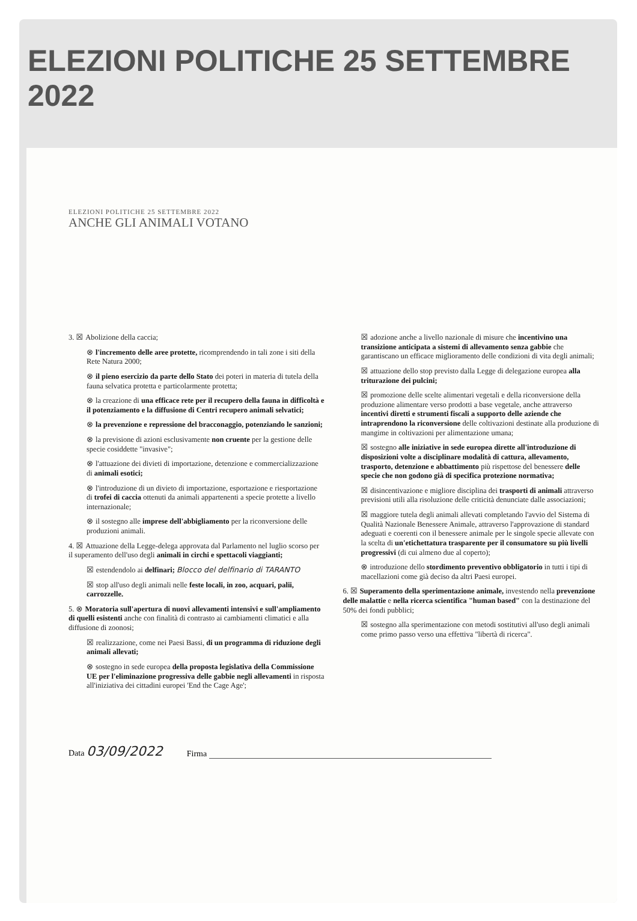ELEZIONI POLITICHE 25 SETTEMBRE 2022
ELEZIONI POLITICHE 25 SETTEMBRE 2022
ANCHE GLI ANIMALI VOTANO
3. ☒ Abolizione della caccia;
⊗ l'incremento delle aree protette, ricomprendendo in tali zone i siti della Rete Natura 2000;
⊗ il pieno esercizio da parte dello Stato dei poteri in materia di tutela della fauna selvatica protetta e particolarmente protetta;
⊗ la creazione di una efficace rete per il recupero della fauna in difficoltà e il potenziamento e la diffusione di Centri recupero animali selvatici;
⊗ la prevenzione e repressione del bracconaggio, potenziando le sanzioni;
⊗ la previsione di azioni esclusivamente non cruente per la gestione delle specie cosiddette "invasive";
⊗ l'attuazione dei divieti di importazione, detenzione e commercializzazione di animali esotici;
⊗ l'introduzione di un divieto di importazione, esportazione e riesportazione di trofei di caccia ottenuti da animali appartenenti a specie protette a livello internazionale;
⊗ il sostegno alle imprese dell'abbigliamento per la riconversione delle produzioni animali.
4. ☒ Attuazione della Legge-delega approvata dal Parlamento nel luglio scorso per il superamento dell'uso degli animali in circhi e spettacoli viaggianti;
☒ estendendolo ai delfinari; Blocco del delfinario di TARANTO
☒ stop all'uso degli animali nelle feste locali, in zoo, acquari, palii, carrozzelle.
5. ⊗ Moratoria sull'apertura di nuovi allevamenti intensivi e sull'ampliamento di quelli esistenti anche con finalità di contrasto ai cambiamenti climatici e alla diffusione di zoonosi;
☒ realizzazione, come nei Paesi Bassi, di un programma di riduzione degli animali allevati;
⊗ sostegno in sede europea della proposta legislativa della Commissione UE per l'eliminazione progressiva delle gabbie negli allevamenti in risposta all'iniziativa dei cittadini europei 'End the Cage Age';
☒ adozione anche a livello nazionale di misure che incentivino una transizione anticipata a sistemi di allevamento senza gabbie che garantiscano un efficace miglioramento delle condizioni di vita degli animali;
☒ attuazione dello stop previsto dalla Legge di delegazione europea alla triturazione dei pulcini;
☒ promozione delle scelte alimentari vegetali e della riconversione della produzione alimentare verso prodotti a base vegetale, anche attraverso incentivi diretti e strumenti fiscali a supporto delle aziende che intraprendono la riconversione delle coltivazioni destinate alla produzione di mangime in coltivazioni per alimentazione umana;
☒ sostegno alle iniziative in sede europea dirette all'introduzione di disposizioni volte a disciplinare modalità di cattura, allevamento, trasporto, detenzione e abbattimento più rispettose del benessere delle specie che non godono già di specifica protezione normativa;
☒ disincentivazione e migliore disciplina dei trasporti di animali attraverso previsioni utili alla risoluzione delle criticità denunciate dalle associazioni;
☒ maggiore tutela degli animali allevati completando l'avvio del Sistema di Qualità Nazionale Benessere Animale, attraverso l'approvazione di standard adeguati e coerenti con il benessere animale per le singole specie allevate con la scelta di un'etichettatura trasparente per il consumatore su più livelli progressivi (di cui almeno due al coperto);
⊗ introduzione dello stordimento preventivo obbligatorio in tutti i tipi di macellazioni come già deciso da altri Paesi europei.
6. ☒ Superamento della sperimentazione animale, investendo nella prevenzione delle malattie e nella ricerca scientifica "human based" con la destinazione del 50% dei fondi pubblici;
☒ sostegno alla sperimentazione con metodi sostitutivi all'uso degli animali come primo passo verso una effettiva "libertà di ricerca".
Data 03/09/2022
Firma